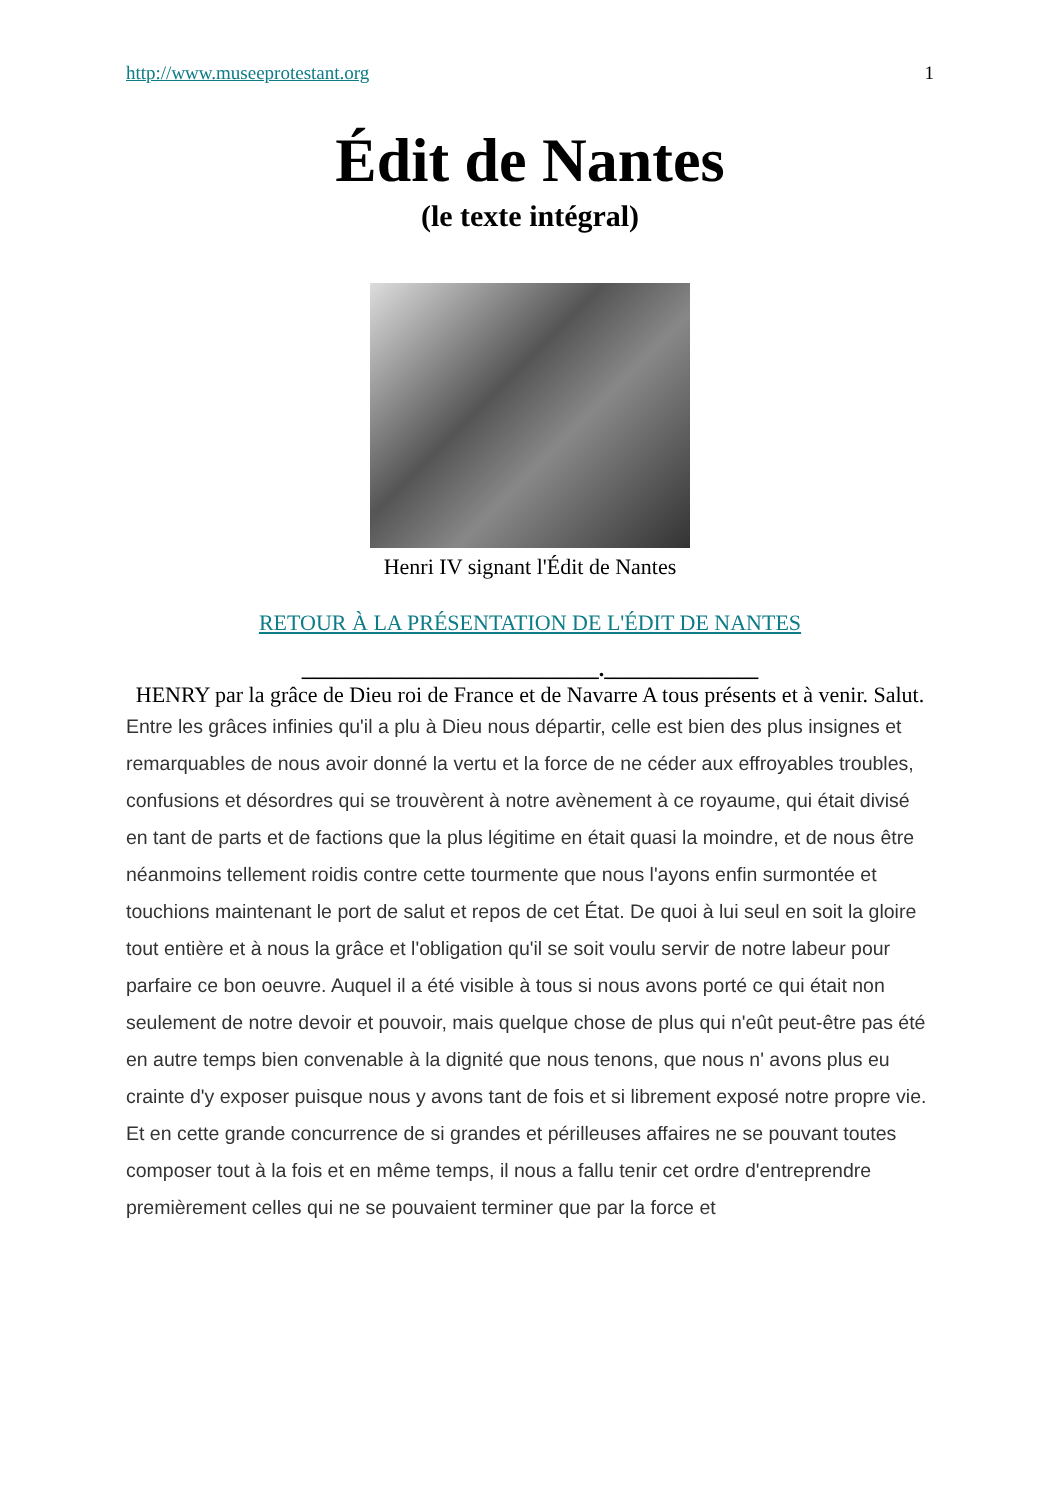http://www.museeprotestant.org 1
Édit de Nantes
(le texte intégral)
Henri IV signant l'Édit de Nantes
RETOUR À LA PRÉSENTATION DE L'ÉDIT DE NANTES
___________________________.______________
HENRY par la grâce de Dieu roi de France et de Navarre A tous présents et à venir. Salut.
Entre les grâces infinies qu'il a plu à Dieu nous départir, celle est bien des plus insignes et remarquables de nous avoir donné la vertu et la force de ne céder aux effroyables troubles, confusions et désordres qui se trouvèrent à notre avènement à ce royaume, qui était divisé en tant de parts et de factions que la plus légitime en était quasi la moindre, et de nous être néanmoins tellement roidis contre cette tourmente que nous l'ayons enfin surmontée et touchions maintenant le port de salut et repos de cet État. De quoi à lui seul en soit la gloire tout entière et à nous la grâce et l'obligation qu'il se soit voulu servir de notre labeur pour parfaire ce bon oeuvre. Auquel il a été visible à tous si nous avons porté ce qui était non seulement de notre devoir et pouvoir, mais quelque chose de plus qui n'eût peut-être pas été en autre temps bien convenable à la dignité que nous tenons, que nous n' avons plus eu crainte d'y exposer puisque nous y avons tant de fois et si librement exposé notre propre vie.
Et en cette grande concurrence de si grandes et périlleuses affaires ne se pouvant toutes composer tout à la fois et en même temps, il nous a fallu tenir cet ordre d'entreprendre premièrement celles qui ne se pouvaient terminer que par la force et